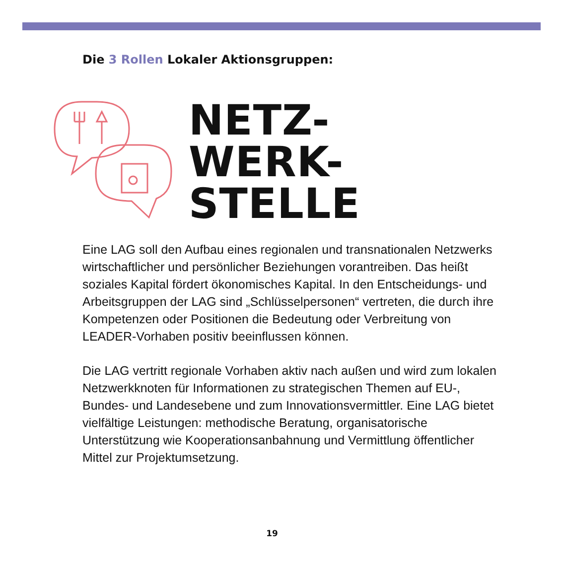Die 3 Rollen Lokaler Aktionsgruppen:
NETZ-
WERK-
STELLE
Eine LAG soll den Aufbau eines regionalen und transnationalen Netzwerks wirtschaftlicher und persönlicher Beziehungen voran­treiben. Das heißt soziales Kapital fördert ökonomisches Kapital. In den Entscheidungs- und Arbeitsgruppen der LAG sind „Schlüssel­personen“ vertreten, die durch ihre Kompetenzen oder Positionen die Bedeutung oder Verbreitung von LEADER-Vorhaben positiv beeinflussen können.
Die LAG vertritt regionale Vorhaben aktiv nach außen und wird zum lokalen Netzwerkknoten für Informationen zu strategischen Themen auf EU-, Bundes- und Landesebene und zum Innovationsvermittler. Eine LAG bietet vielfältige Leistungen: methodische Beratung, organisatorische Unterstützung wie Kooperationsanbahnung und Vermittlung öffentlicher Mittel zur Projektumsetzung.
19